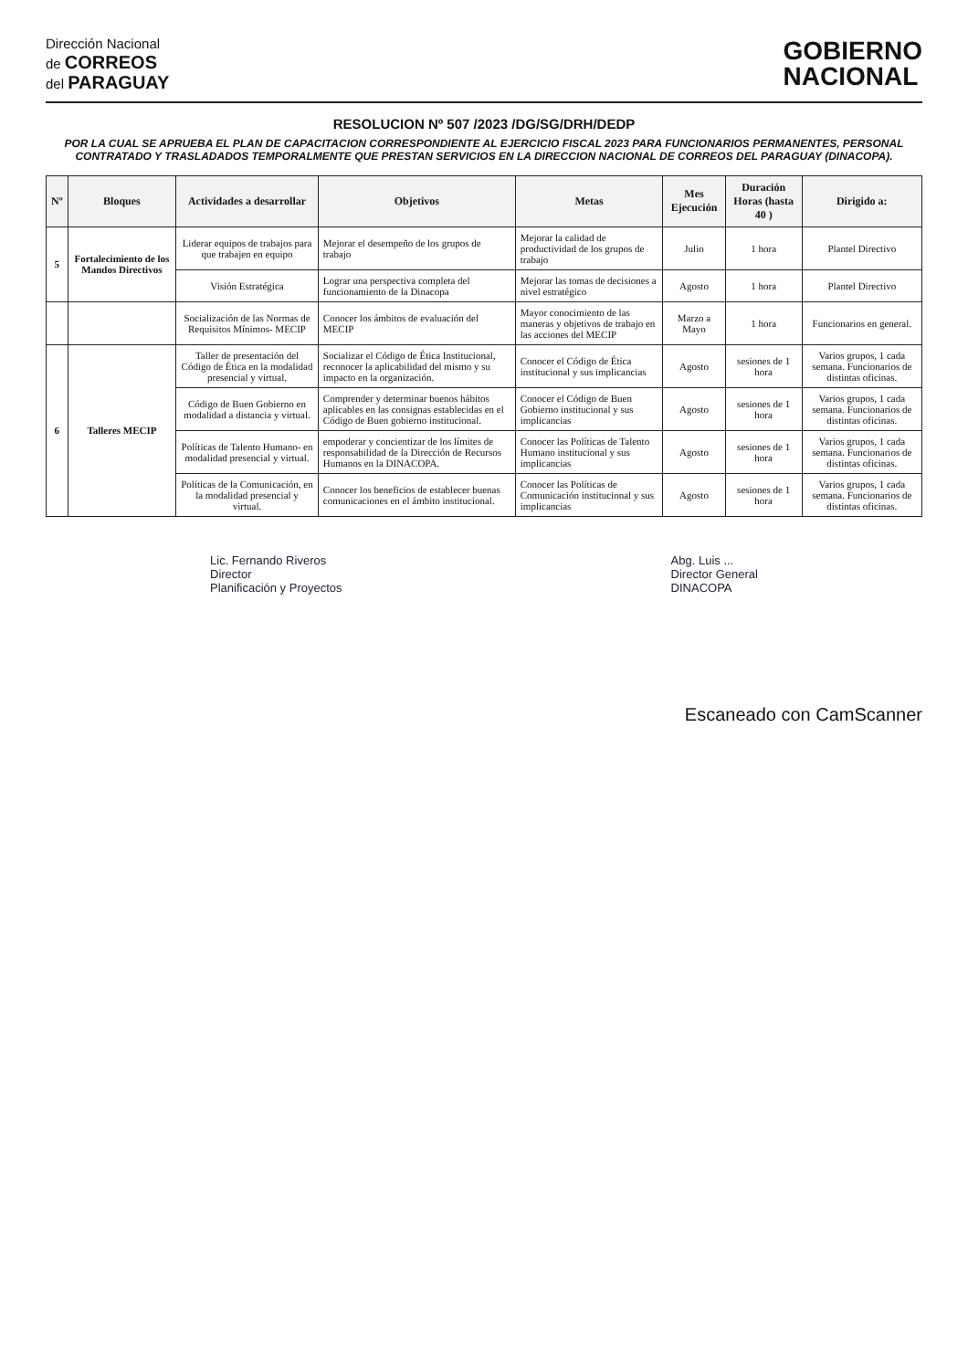Dirección Nacional
de CORREOS
del PARAGUAY
GOBIERNO
NACIONAL
RESOLUCION Nº 507 /2023 /DG/SG/DRH/DEDP
POR LA CUAL SE APRUEBA EL PLAN DE CAPACITACION CORRESPONDIENTE AL EJERCICIO FISCAL 2023 PARA FUNCIONARIOS PERMANENTES, PERSONAL CONTRATADO Y TRASLADADOS TEMPORALMENTE QUE PRESTAN SERVICIOS EN LA DIRECCION NACIONAL DE CORREOS DEL PARAGUAY (DINACOPA).
| Nº | Bloques | Actividades a desarrollar | Objetivos | Metas | Mes Ejecución | Duración Horas (hasta 40 ) | Dirigido a: |
| --- | --- | --- | --- | --- | --- | --- | --- |
| 5 | Fortalecimiento de los Mandos Directivos | Liderar equipos de trabajos para que trabajen en equipo | Mejorar el desempeño de los grupos de trabajo | Mejorar la calidad de productividad de los grupos de trabajo | Julio | 1 hora | Plantel Directivo |
| | | Visión Estratégica | Lograr una perspectiva completa del funcionamiento de la Dinacopa | Mejorar las tomas de decisiones a nivel estratégico | Agosto | 1 hora | Plantel Directivo |
| | | Socialización de las Normas de Requisitos Mínimos- MECIP | Conocer los ámbitos de evaluación del MECIP | Mayor conocimiento de las maneras y objetivos de trabajo en las acciones del MECIP | Marzo a Mayo | 1 hora | Funcionarios en general. |
| 6 | Talleres MECIP | Taller de presentación del Código de Ética en la modalidad presencial y virtual. | Socializar el Código de Ética Institucional, reconocer la aplicabilidad del mismo y su impacto en la organización. | Conocer el Código de Ética institucional y sus implicancias | Agosto | sesiones de 1 hora | Varios grupos, 1 cada semana. Funcionarios de distintas oficinas. |
| | | Código de Buen Gobierno en modalidad a distancia y virtual. | Comprender y determinar buenos hábitos aplicables en las consignas establecidas en el Código de Buen gobierno institucional. | Conocer el Código de Buen Gobierno institucional y sus implicancias | Agosto | sesiones de 1 hora | Varios grupos, 1 cada semana. Funcionarios de distintas oficinas. |
| | | Políticas de Talento Humano- en modalidad presencial y virtual. | empoderar y concientizar de los límites de responsabilidad de la Dirección de Recursos Humanos en la DINACOPA. | Conocer las Políticas de Talento Humano institucional y sus implicancias | Agosto | sesiones de 1 hora | Varios grupos, 1 cada semana. Funcionarios de distintas oficinas. |
| | | Políticas de la Comunicación, en la modalidad presencial y virtual. | Conocer los beneficios de establecer buenas comunicaciones en el ámbito institucional. | Conocer las Políticas de Comunicación institucional y sus implicancias | Agosto | sesiones de 1 hora | Varios grupos, 1 cada semana. Funcionarios de distintas oficinas. |
Lic. Fernando Riveros
Director
Planificación y Proyectos
Abg. Luis ...
Director General
DINACOPA
Escaneado con CamScanner